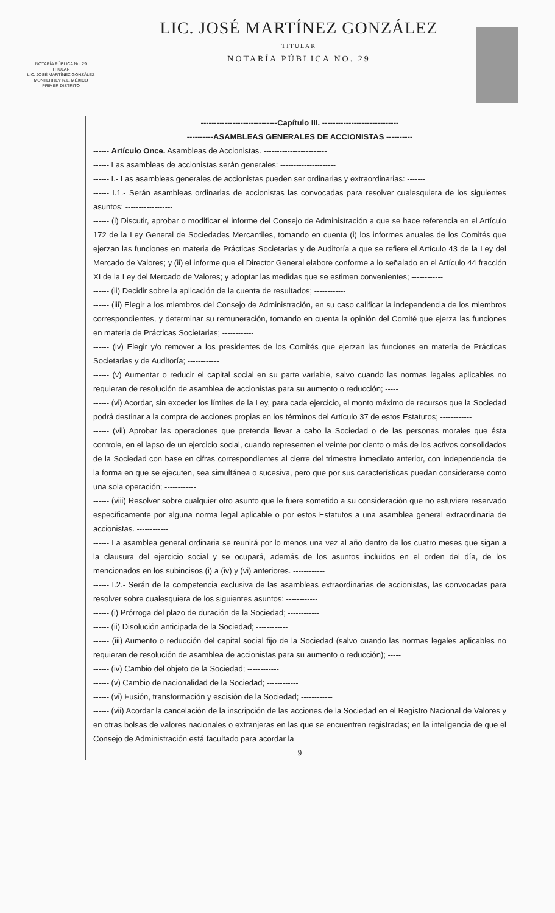NOTARÍA PÚBLICA No. 29
TITULAR
LIC. JOSÉ MARTÍNEZ GONZÁLEZ
MONTERREY N.L. MÉXICO
PRIMER DISTRITO
LIC. JOSÉ MARTÍNEZ GONZÁLEZ
TITULAR
NOTARÍA PÚBLICA NO. 29
-----------------------------Capítulo III. -----------------------------
----------ASAMBLEAS GENERALES DE ACCIONISTAS ----------
------ Artículo Once. Asambleas de Accionistas. ------------------------
------ Las asambleas de accionistas serán generales: ---------------------
------ I.- Las asambleas generales de accionistas pueden ser ordinarias y extraordinarias: -------
------ I.1.- Serán asambleas ordinarias de accionistas las convocadas para resolver cualesquiera de los siguientes asuntos: ------------------
------ (i) Discutir, aprobar o modificar el informe del Consejo de Administración a que se hace referencia en el Artículo 172 de la Ley General de Sociedades Mercantiles, tomando en cuenta (i) los informes anuales de los Comités que ejerzan las funciones en materia de Prácticas Societarias y de Auditoría a que se refiere el Artículo 43 de la Ley del Mercado de Valores; y (ii) el informe que el Director General elabore conforme a lo señalado en el Artículo 44 fracción XI de la Ley del Mercado de Valores; y adoptar las medidas que se estimen convenientes; ------------
------ (ii) Decidir sobre la aplicación de la cuenta de resultados; ------------
------ (iii) Elegir a los miembros del Consejo de Administración, en su caso calificar la independencia de los miembros correspondientes, y determinar su remuneración, tomando en cuenta la opinión del Comité que ejerza las funciones en materia de Prácticas Societarias; ------------
------ (iv) Elegir y/o remover a los presidentes de los Comités que ejerzan las funciones en materia de Prácticas Societarias y de Auditoría; ------------
------ (v) Aumentar o reducir el capital social en su parte variable, salvo cuando las normas legales aplicables no requieran de resolución de asamblea de accionistas para su aumento o reducción; -----
------ (vi) Acordar, sin exceder los límites de la Ley, para cada ejercicio, el monto máximo de recursos que la Sociedad podrá destinar a la compra de acciones propias en los términos del Artículo 37 de estos Estatutos; ------------
------ (vii) Aprobar las operaciones que pretenda llevar a cabo la Sociedad o de las personas morales que ésta controle, en el lapso de un ejercicio social, cuando representen el veinte por ciento o más de los activos consolidados de la Sociedad con base en cifras correspondientes al cierre del trimestre inmediato anterior, con independencia de la forma en que se ejecuten, sea simultánea o sucesiva, pero que por sus características puedan considerarse como una sola operación; ------------
------ (viii) Resolver sobre cualquier otro asunto que le fuere sometido a su consideración que no estuviere reservado específicamente por alguna norma legal aplicable o por estos Estatutos a una asamblea general extraordinaria de accionistas. ------------
------ La asamblea general ordinaria se reunirá por lo menos una vez al año dentro de los cuatro meses que sigan a la clausura del ejercicio social y se ocupará, además de los asuntos incluidos en el orden del día, de los mencionados en los subincisos (i) a (iv) y (vi) anteriores. ------------
------ I.2.- Serán de la competencia exclusiva de las asambleas extraordinarias de accionistas, las convocadas para resolver sobre cualesquiera de los siguientes asuntos: ------------
------ (i) Prórroga del plazo de duración de la Sociedad; ------------
------ (ii) Disolución anticipada de la Sociedad; ------------
------ (iii) Aumento o reducción del capital social fijo de la Sociedad (salvo cuando las normas legales aplicables no requieran de resolución de asamblea de accionistas para su aumento o reducción); -----
------ (iv) Cambio del objeto de la Sociedad; ------------
------ (v) Cambio de nacionalidad de la Sociedad; ------------
------ (vi) Fusión, transformación y escisión de la Sociedad; ------------
------ (vii) Acordar la cancelación de la inscripción de las acciones de la Sociedad en el Registro Nacional de Valores y en otras bolsas de valores nacionales o extranjeras en las que se encuentren registradas; en la inteligencia de que el Consejo de Administración está facultado para acordar la
9